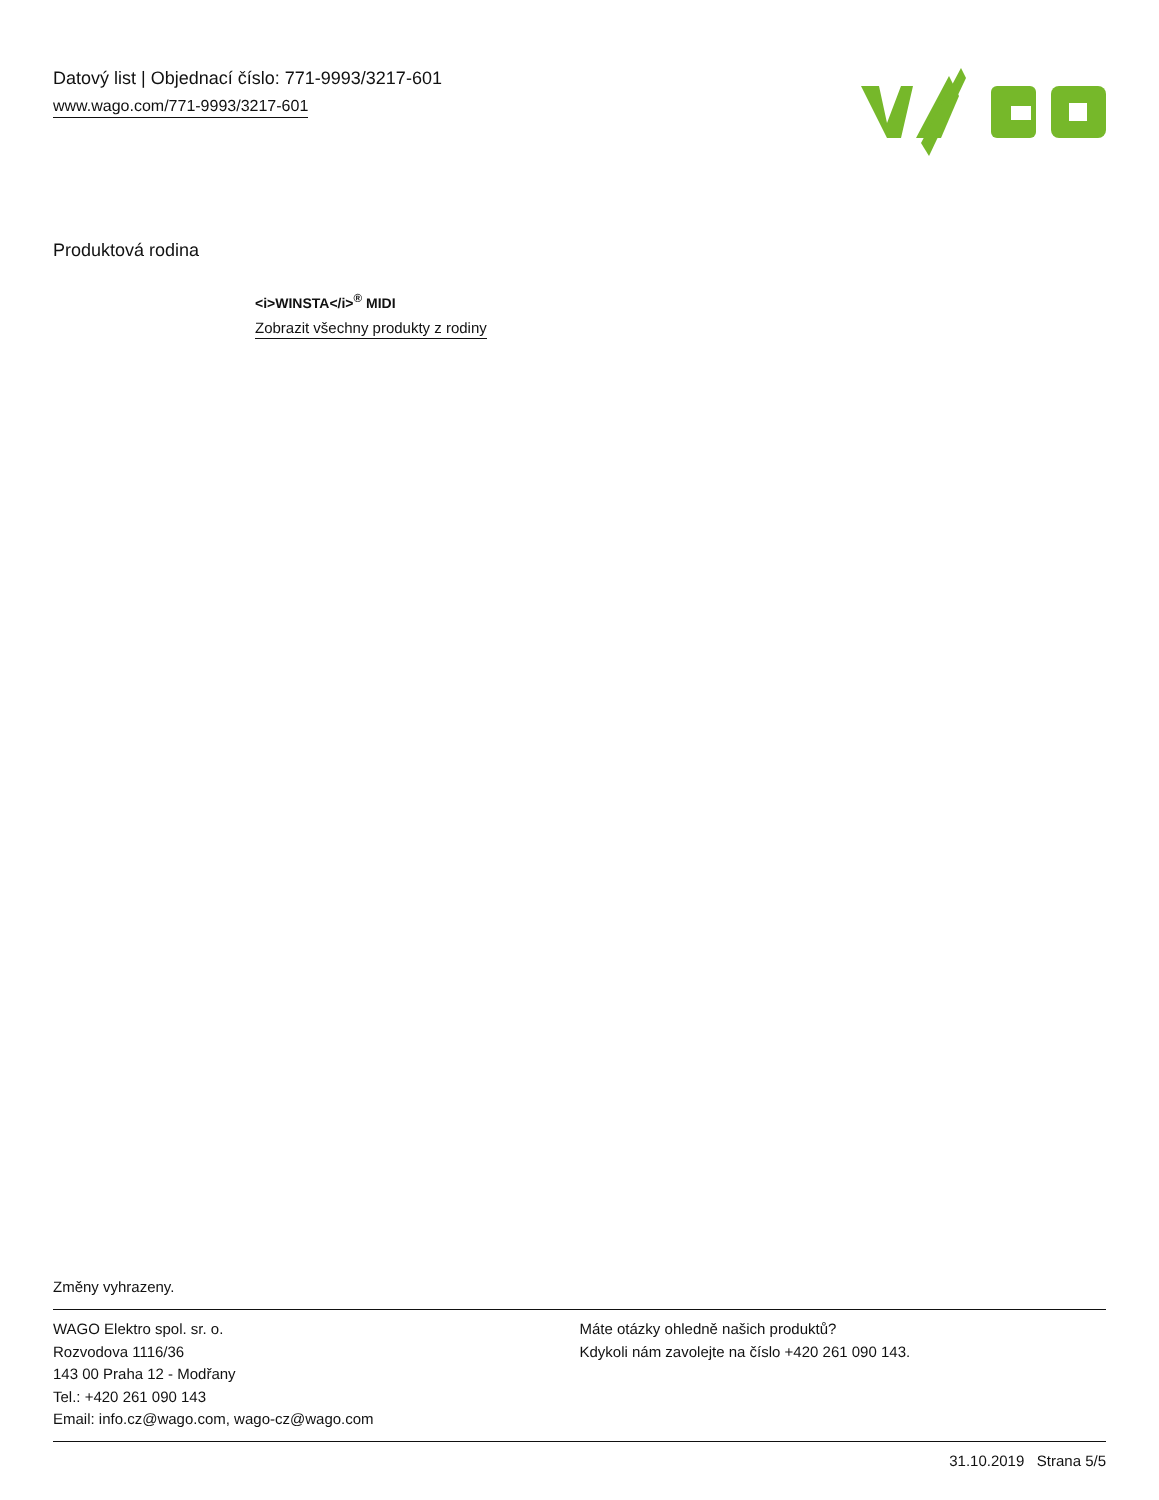Datový list | Objednací číslo: 771-9993/3217-601
www.wago.com/771-9993/3217-601
Produktová rodina
<i>WINSTA</i><sup>®</sup> MIDI
Zobrazit všechny produkty z rodiny
Změny vyhrazeny.
WAGO Elektro spol. sr. o.
Rozvodova 1116/36
143 00 Praha 12 - Modřany
Tel.: +420 261 090 143
Email: info.cz@wago.com, wago-cz@wago.com
Máte otázky ohledně našich produktů?
Kdykoli nám zavolejte na číslo +420 261 090 143.
31.10.2019 Strana 5/5